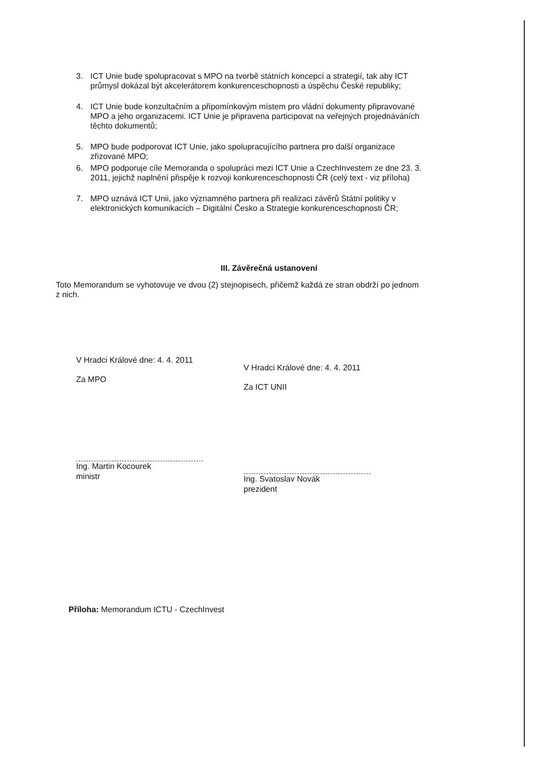3. ICT Unie bude spolupracovat s MPO na tvorbě státních koncepcí a strategií, tak aby ICT průmysl dokázal být akcelerátorem konkurenceschopnosti a úspěchu České republiky;
4. ICT Unie bude konzultačním a připomínkovým místem pro vládní dokumenty připravované MPO a jeho organizacemi. ICT Unie je připravena participovat na veřejných projednáváních těchto dokumentů;
5. MPO bude podporovat ICT Unie, jako spolupracujícího partnera pro další organizace zřizované MPO;
6. MPO podporuje cíle Memoranda o spolupráci mezi ICT Unie a CzechInvestem ze dne 23. 3. 2011, jejichž naplnění přispěje k rozvoji konkurenceschopnosti ČR (celý text - viz příloha)
7. MPO uznává ICT Unii, jako významného partnera při realizaci závěrů Státní politiky v elektronických komunikacích – Digitální Česko a Strategie konkurenceschopnosti ČR;
III. Závěrečná ustanovení
Toto Memorandum se vyhotovuje ve dvou (2) stejnopisech, přičemž každá ze stran obdrží po jednom z nich.
V Hradci Králové dne: 4. 4. 2011
Za MPO
Ing. Martin Kocourek
ministr
V Hradci Králové dne: 4. 4. 2011
Za ICT UNII
Ing. Svatoslav Novák
prezident
Příloha: Memorandum ICTU - CzechInvest